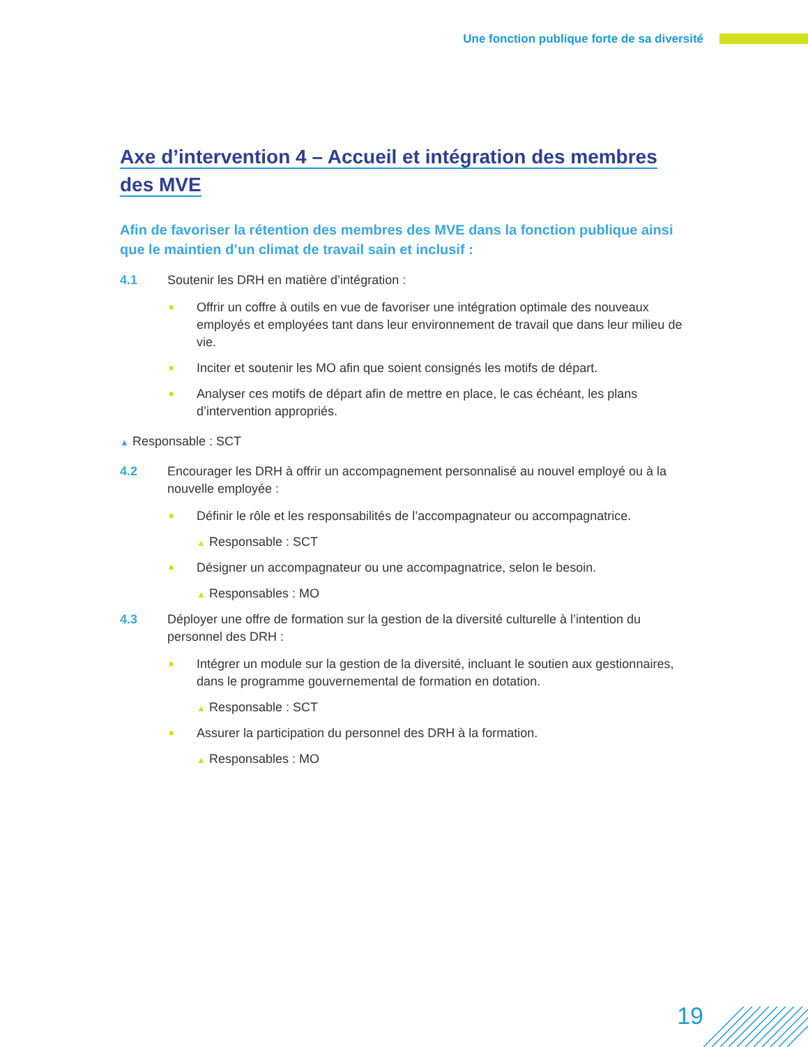Une fonction publique forte de sa diversité
Axe d’intervention 4 – Accueil et intégration des membres
des MVE
Afin de favoriser la rétention des membres des MVE dans la fonction publique ainsi que le maintien d’un climat de travail sain et inclusif :
4.1 Soutenir les DRH en matière d’intégration :
■
Offrir un coffre à outils en vue de favoriser une intégration optimale des nouveaux employés et employées tant dans leur environnement de travail que dans leur milieu de vie.
■
Inciter et soutenir les MO afin que soient consignés les motifs de départ.
■
Analyser ces motifs de départ afin de mettre en place, le cas échéant, les plans d’intervention appropriés.
▲ Responsable : SCT
4.2 Encourager les DRH à offrir un accompagnement personnalisé au nouvel employé ou à la nouvelle employée :
■
Définir le rôle et les responsabilités de l’accompagnateur ou accompagnatrice.
▲ Responsable : SCT
■
Désigner un accompagnateur ou une accompagnatrice, selon le besoin.
▲ Responsables : MO
4.3 Déployer une offre de formation sur la gestion de la diversité culturelle à l’intention du personnel des DRH :
■
Intégrer un module sur la gestion de la diversité, incluant le soutien aux gestionnaires, dans le programme gouvernemental de formation en dotation.
▲ Responsable : SCT
■
Assurer la participation du personnel des DRH à la formation.
▲ Responsables : MO
19